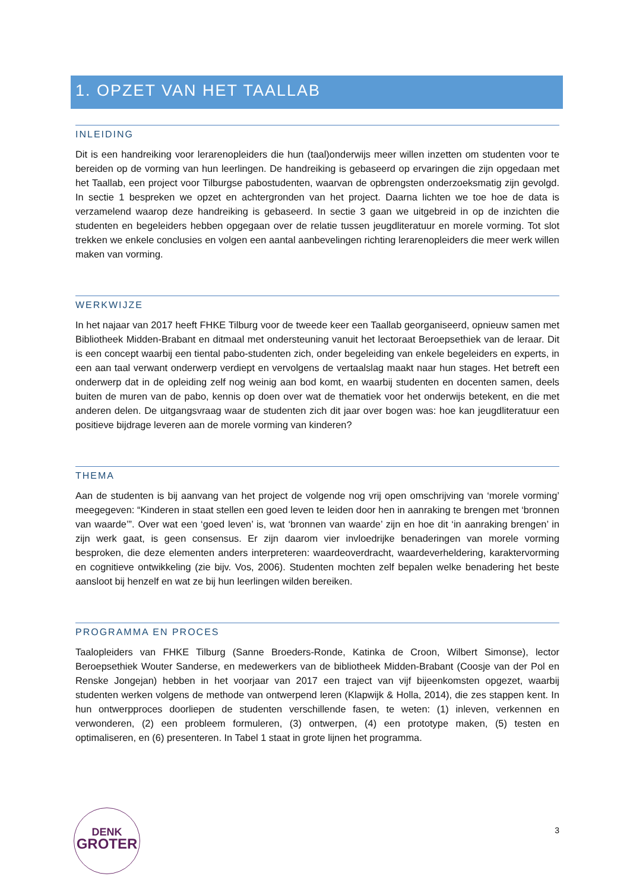1. OPZET VAN HET TAALLAB
INLEIDING
Dit is een handreiking voor lerarenopleiders die hun (taal)onderwijs meer willen inzetten om studenten voor te bereiden op de vorming van hun leerlingen. De handreiking is gebaseerd op ervaringen die zijn opgedaan met het Taallab, een project voor Tilburgse pabostudenten, waarvan de opbrengsten onderzoeksmatig zijn gevolgd. In sectie 1 bespreken we opzet en achtergronden van het project. Daarna lichten we toe hoe de data is verzamelend waarop deze handreiking is gebaseerd. In sectie 3 gaan we uitgebreid in op de inzichten die studenten en begeleiders hebben opgegaan over de relatie tussen jeugdliteratuur en morele vorming. Tot slot trekken we enkele conclusies en volgen een aantal aanbevelingen richting lerarenopleiders die meer werk willen maken van vorming.
WERKWIJZE
In het najaar van 2017 heeft FHKE Tilburg voor de tweede keer een Taallab georganiseerd, opnieuw samen met Bibliotheek Midden-Brabant en ditmaal met ondersteuning vanuit het lectoraat Beroepsethiek van de leraar. Dit is een concept waarbij een tiental pabo-studenten zich, onder begeleiding van enkele begeleiders en experts, in een aan taal verwant onderwerp verdiept en vervolgens de vertaalslag maakt naar hun stages. Het betreft een onderwerp dat in de opleiding zelf nog weinig aan bod komt, en waarbij studenten en docenten samen, deels buiten de muren van de pabo, kennis op doen over wat de thematiek voor het onderwijs betekent, en die met anderen delen. De uitgangsvraag waar de studenten zich dit jaar over bogen was: hoe kan jeugdliteratuur een positieve bijdrage leveren aan de morele vorming van kinderen?
THEMA
Aan de studenten is bij aanvang van het project de volgende nog vrij open omschrijving van ‘morele vorming’ meegegeven: “Kinderen in staat stellen een goed leven te leiden door hen in aanraking te brengen met ‘bronnen van waarde’”. Over wat een ‘goed leven’ is, wat ‘bronnen van waarde’ zijn en hoe dit ‘in aanraking brengen’ in zijn werk gaat, is geen consensus. Er zijn daarom vier invloedrijke benaderingen van morele vorming besproken, die deze elementen anders interpreteren: waardeoverdracht, waardeverheldering, karaktervorming en cognitieve ontwikkeling (zie bijv. Vos, 2006). Studenten mochten zelf bepalen welke benadering het beste aansloot bij henzelf en wat ze bij hun leerlingen wilden bereiken.
PROGRAMMA EN PROCES
Taalopleiders van FHKE Tilburg (Sanne Broeders-Ronde, Katinka de Croon, Wilbert Simonse), lector Beroepsethiek Wouter Sanderse, en medewerkers van de bibliotheek Midden-Brabant (Coosje van der Pol en Renske Jongejan) hebben in het voorjaar van 2017 een traject van vijf bijeenkomsten opgezet, waarbij studenten werken volgens de methode van ontwerpend leren (Klapwijk & Holla, 2014), die zes stappen kent. In hun ontwerpproces doorliepen de studenten verschillende fasen, te weten: (1) inleven, verkennen en verwonderen, (2) een probleem formuleren, (3) ontwerpen, (4) een prototype maken, (5) testen en optimaliseren, en (6) presenteren. In Tabel 1 staat in grote lijnen het programma.
DENK
GROTER
3